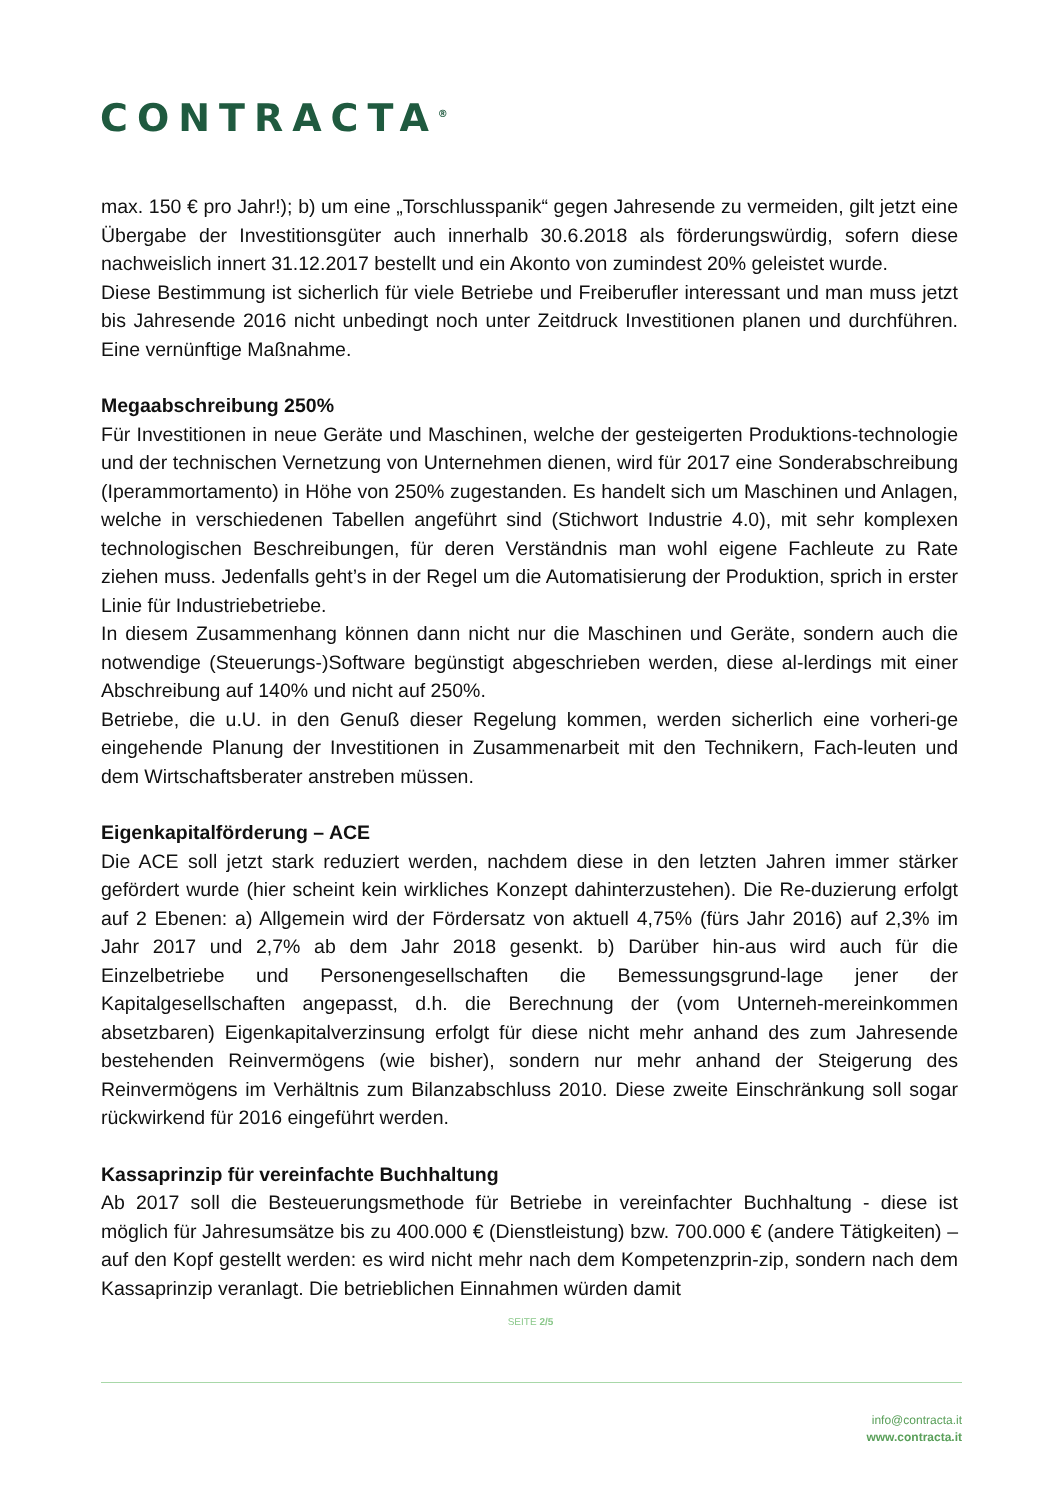CONTRACTA<sup>®</sup>
max. 150 € pro Jahr!); b) um eine „Torschlusspanik“ gegen Jahresende zu vermeiden, gilt jetzt eine Übergabe der Investitionsgüter auch innerhalb 30.6.2018 als förderungswürdig, sofern diese nachweislich innert 31.12.2017 bestellt und ein Akonto von zumindest 20% geleistet wurde.
Diese Bestimmung ist sicherlich für viele Betriebe und Freiberufler interessant und man muss jetzt bis Jahresende 2016 nicht unbedingt noch unter Zeitdruck Investitionen planen und durchführen. Eine vernünftige Maßnahme.
Megaabschreibung 250%
Für Investitionen in neue Geräte und Maschinen, welche der gesteigerten Produktions-technologie und der technischen Vernetzung von Unternehmen dienen, wird für 2017 eine Sonderabschreibung (Iperammortamento) in Höhe von 250% zugestanden. Es handelt sich um Maschinen und Anlagen, welche in verschiedenen Tabellen angeführt sind (Stichwort Industrie 4.0), mit sehr komplexen technologischen Beschreibungen, für deren Verständnis man wohl eigene Fachleute zu Rate ziehen muss. Jedenfalls geht’s in der Regel um die Automatisierung der Produktion, sprich in erster Linie für Industriebetriebe.
In diesem Zusammenhang können dann nicht nur die Maschinen und Geräte, sondern auch die notwendige (Steuerungs-)Software begünstigt abgeschrieben werden, diese al-lerdings mit einer Abschreibung auf 140% und nicht auf 250%.
Betriebe, die u.U. in den Genuß dieser Regelung kommen, werden sicherlich eine vorheri-ge eingehende Planung der Investitionen in Zusammenarbeit mit den Technikern, Fach-leuten und dem Wirtschaftsberater anstreben müssen.
Eigenkapitalförderung – ACE
Die ACE soll jetzt stark reduziert werden, nachdem diese in den letzten Jahren immer stärker gefördert wurde (hier scheint kein wirkliches Konzept dahinterzustehen). Die Re-duzierung erfolgt auf 2 Ebenen: a) Allgemein wird der Fördersatz von aktuell 4,75% (fürs Jahr 2016) auf 2,3% im Jahr 2017 und 2,7% ab dem Jahr 2018 gesenkt. b) Darüber hin-aus wird auch für die Einzelbetriebe und Personengesellschaften die Bemessungsgrund-lage jener der Kapitalgesellschaften angepasst, d.h. die Berechnung der (vom Unterneh-mereinkommen absetzbaren) Eigenkapitalverzinsung erfolgt für diese nicht mehr anhand des zum Jahresende bestehenden Reinvermögens (wie bisher), sondern nur mehr anhand der Steigerung des Reinvermögens im Verhältnis zum Bilanzabschluss 2010. Diese zweite Einschränkung soll sogar rückwirkend für 2016 eingeführt werden.
Kassaprinzip für vereinfachte Buchhaltung
Ab 2017 soll die Besteuerungsmethode für Betriebe in vereinfachter Buchhaltung - diese ist möglich für Jahresumsätze bis zu 400.000 € (Dienstleistung) bzw. 700.000 € (andere Tätigkeiten) – auf den Kopf gestellt werden: es wird nicht mehr nach dem Kompetenzprin-zip, sondern nach dem Kassaprinzip veranlagt. Die betrieblichen Einnahmen würden damit
SEITE 2/5
info@contracta.it
www.contracta.it